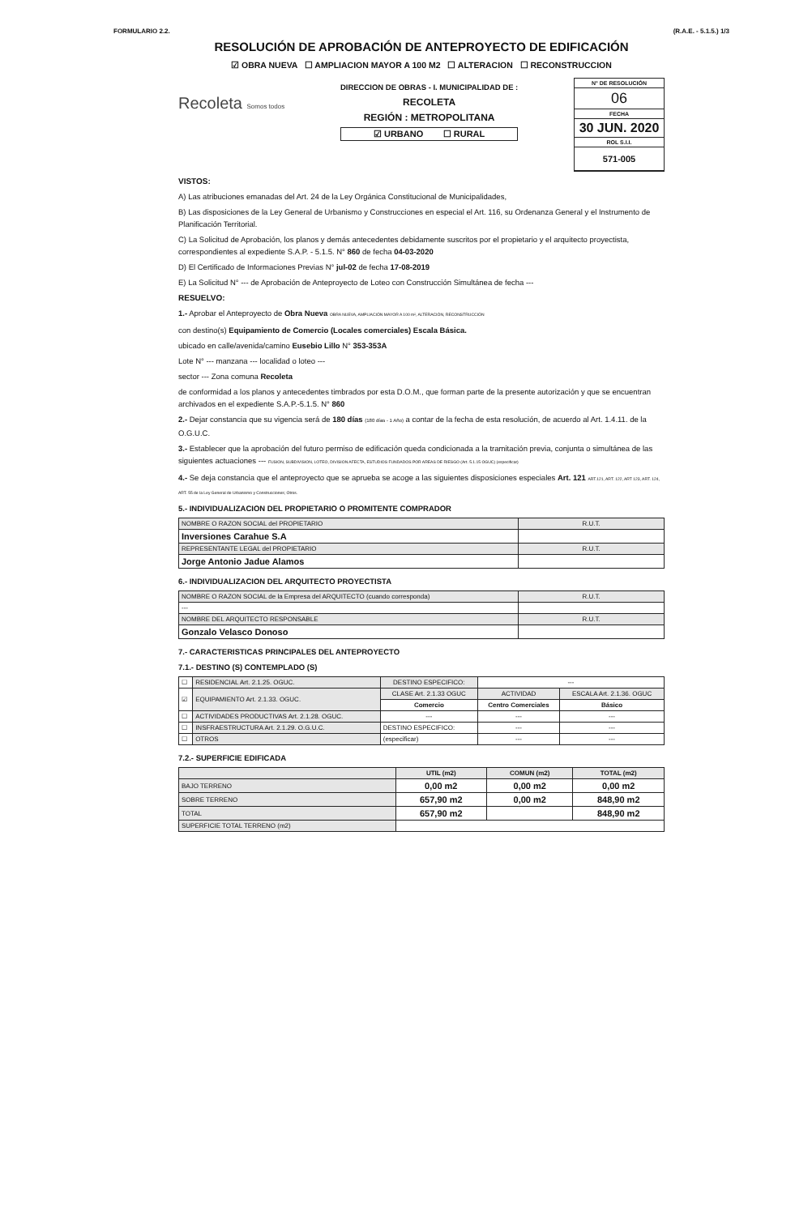FORMULARIO 2.2. (R.A.E. - 5.1.5.) 1/3
RESOLUCIÓN DE APROBACIÓN DE ANTEPROYECTO DE EDIFICACIÓN
☑ OBRA NUEVA ☐ AMPLIACION MAYOR A 100 M2 ☐ ALTERACION ☐ RECONSTRUCCION
Recoleta Somos todos
DIRECCION DE OBRAS - I. MUNICIPALIDAD DE :
RECOLETA
REGIÓN : METROPOLITANA
☑ URBANO ☐ RURAL
N° DE RESOLUCIÓN
06
FECHA
30 JUN. 2020
ROL S.I.I.
571-005
VISTOS:
A) Las atribuciones emanadas del Art. 24 de la Ley Orgánica Constitucional de Municipalidades,
B) Las disposiciones de la Ley General de Urbanismo y Construcciones en especial el Art. 116, su Ordenanza General y el Instrumento de Planificación Territorial.
C) La Solicitud de Aprobación, los planos y demás antecedentes debidamente suscritos por el propietario y el arquitecto proyectista, correspondientes al expediente S.A.P. - 5.1.5. N° 860 de fecha 04-03-2020
D) El Certificado de Informaciones Previas N° jul-02 de fecha 17-08-2019
E) La Solicitud N° --- de Aprobación de Anteproyecto de Loteo con Construcción Simultánea de fecha ---
RESUELVO:
1.- Aprobar el Anteproyecto de Obra Nueva OBRA NUEVA, AMPLIACIÓN MAYOR A 100 m², ALTERACIÓN, RECONSTRUCCIÓN
con destino(s) Equipamiento de Comercio (Locales comerciales) Escala Básica.
ubicado en calle/avenida/camino Eusebio Lillo N° 353-353A
Lote N° --- manzana --- localidad o loteo ---
sector --- Zona comuna Recoleta
de conformidad a los planos y antecedentes timbrados por esta D.O.M., que forman parte de la presente autorización y que se encuentran archivados en el expediente S.A.P.-5.1.5. N° 860
2.- Dejar constancia que su vigencia será de 180 días (180 días - 1 Año) a contar de la fecha de esta resolución, de acuerdo al Art. 1.4.11. de la O.G.U.C.
3.- Establecer que la aprobación del futuro permiso de edificación queda condicionada a la tramitación previa, conjunta o simultánea de las siguientes actuaciones --- FUSION, SUBDIVISION, LOTEO, DIVISION AFECTA, ESTUDIOS FUNDADOS POR AREAS DE RIESGO (Art. 5.1.15 OGUC) (especificar)
4.- Se deja constancia que el anteproyecto que se aprueba se acoge a las siguientes disposiciones especiales Art. 121 ART.121, ART. 122, ART 123, ART. 124, ART. 55 de la Ley General de Urbanismo y Construcciones; Otros.
5.- INDIVIDUALIZACION DEL PROPIETARIO O PROMITENTE COMPRADOR
| NOMBRE O RAZON SOCIAL del PROPIETARIO | R.U.T. |
| Inversiones Carahue S.A | |
| REPRESENTANTE LEGAL del PROPIETARIO | R.U.T. |
| Jorge Antonio Jadue Alamos | |
6.- INDIVIDUALIZACION DEL ARQUITECTO PROYECTISTA
| NOMBRE O RAZON SOCIAL de la Empresa del ARQUITECTO (cuando corresponda) | R.U.T. |
| --- | |
| NOMBRE DEL ARQUITECTO RESPONSABLE | R.U.T. |
| Gonzalo Velasco Donoso | |
7.- CARACTERISTICAS PRINCIPALES DEL ANTEPROYECTO
7.1.- DESTINO (S) CONTEMPLADO (S)
| ☐ | RESIDENCIAL Art. 2.1.25. OGUC. | DESTINO ESPECIFICO: | --- | |
| ☑ | EQUIPAMIENTO Art. 2.1.33. OGUC. | CLASE Art. 2.1.33 OGUC | ACTIVIDAD | ESCALA Art. 2.1.36. OGUC |
| | | Comercio | Centro Comerciales | Básico |
| ☐ | ACTIVIDADES PRODUCTIVAS Art. 2.1.28. OGUC. | --- | --- | --- |
| ☐ | INSFRAESTRUCTURA Art. 2.1.29. O.G.U.C. | DESTINO ESPECIFICO: | --- | --- |
| ☐ | OTROS | (especificar) | --- | --- |
7.2.- SUPERFICIE EDIFICADA
| | UTIL (m2) | COMUN (m2) | TOTAL (m2) |
| --- | --- | --- | --- |
| BAJO TERRENO | 0,00 m2 | 0,00 m2 | 0,00 m2 |
| SOBRE TERRENO | 657,90 m2 | 0,00 m2 | 848,90 m2 |
| TOTAL | 657,90 m2 | | 848,90 m2 |
| SUPERFICIE TOTAL TERRENO (m2) | | | |